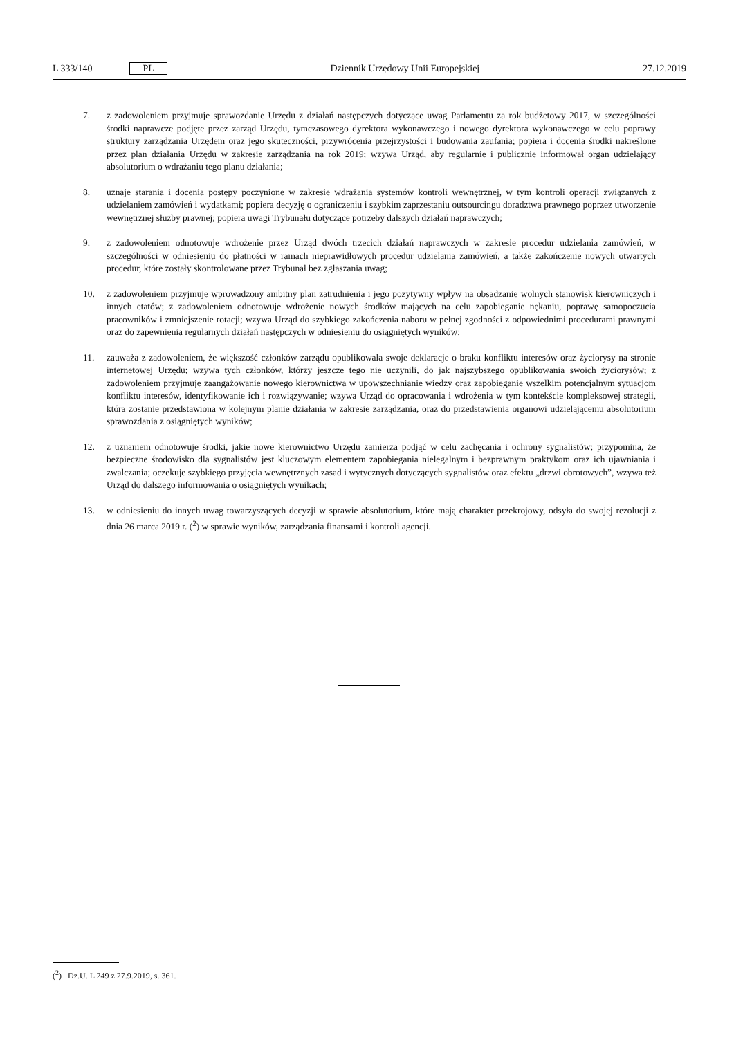L 333/140 PL
Dziennik Urzędowy Unii Europejskiej 27.12.2019
7. z zadowoleniem przyjmuje sprawozdanie Urzędu z działań następczych dotyczące uwag Parlamentu za rok budżetowy 2017, w szczególności środki naprawcze podjęte przez zarząd Urzędu, tymczasowego dyrektora wykonawczego i nowego dyrektora wykonawczego w celu poprawy struktury zarządzania Urzędem oraz jego skuteczności, przywrócenia przejrzystości i budowania zaufania; popiera i docenia środki nakreślone przez plan działania Urzędu w zakresie zarządzania na rok 2019; wzywa Urząd, aby regularnie i publicznie informował organ udzielający absolutorium o wdrażaniu tego planu działania;
8. uznaje starania i docenia postępy poczynione w zakresie wdrażania systemów kontroli wewnętrznej, w tym kontroli operacji związanych z udzielaniem zamówień i wydatkami; popiera decyzję o ograniczeniu i szybkim zaprzestaniu outsourcingu doradztwa prawnego poprzez utworzenie wewnętrznej służby prawnej; popiera uwagi Trybunału dotyczące potrzeby dalszych działań naprawczych;
9. z zadowoleniem odnotowuje wdrożenie przez Urząd dwóch trzecich działań naprawczych w zakresie procedur udzielania zamówień, w szczególności w odniesieniu do płatności w ramach nieprawidłowych procedur udzielania zamówień, a także zakończenie nowych otwartych procedur, które zostały skontrolowane przez Trybunał bez zgłaszania uwag;
10. z zadowoleniem przyjmuje wprowadzony ambitny plan zatrudnienia i jego pozytywny wpływ na obsadzanie wolnych stanowisk kierowniczych i innych etatów; z zadowoleniem odnotowuje wdrożenie nowych środków mających na celu zapobieganie nękaniu, poprawę samopoczucia pracowników i zmniejszenie rotacji; wzywa Urząd do szybkiego zakończenia naboru w pełnej zgodności z odpowiednimi procedurami prawnymi oraz do zapewnienia regularnych działań następczych w odniesieniu do osiągniętych wyników;
11. zauważa z zadowoleniem, że większość członków zarządu opublikowała swoje deklaracje o braku konfliktu interesów oraz życiorysy na stronie internetowej Urzędu; wzywa tych członków, którzy jeszcze tego nie uczynili, do jak najszybszego opublikowania swoich życiorysów; z zadowoleniem przyjmuje zaangażowanie nowego kierownictwa w upowszechnianie wiedzy oraz zapobieganie wszelkim potencjalnym sytuacjom konfliktu interesów, identyfikowanie ich i rozwiązywanie; wzywa Urząd do opracowania i wdrożenia w tym kontekście kompleksowej strategii, która zostanie przedstawiona w kolejnym planie działania w zakresie zarządzania, oraz do przedstawienia organowi udzielającemu absolutorium sprawozdania z osiągniętych wyników;
12. z uznaniem odnotowuje środki, jakie nowe kierownictwo Urzędu zamierza podjąć w celu zachęcania i ochrony sygnalistów; przypomina, że bezpieczne środowisko dla sygnalistów jest kluczowym elementem zapobiegania nielegalnym i bezprawnym praktykom oraz ich ujawniania i zwalczania; oczekuje szybkiego przyjęcia wewnętrznych zasad i wytycznych dotyczących sygnalistów oraz efektu „drzwi obrotowych”, wzywa też Urząd do dalszego informowania o osiągniętych wynikach;
13. w odniesieniu do innych uwag towarzyszących decyzji w sprawie absolutorium, które mają charakter przekrojowy, odsyła do swojej rezolucji z dnia 26 marca 2019 r. (<sup>2</sup>) w sprawie wyników, zarządzania finansami i kontroli agencji.
(<sup>2</sup>) Dz.U. L 249 z 27.9.2019, s. 361.